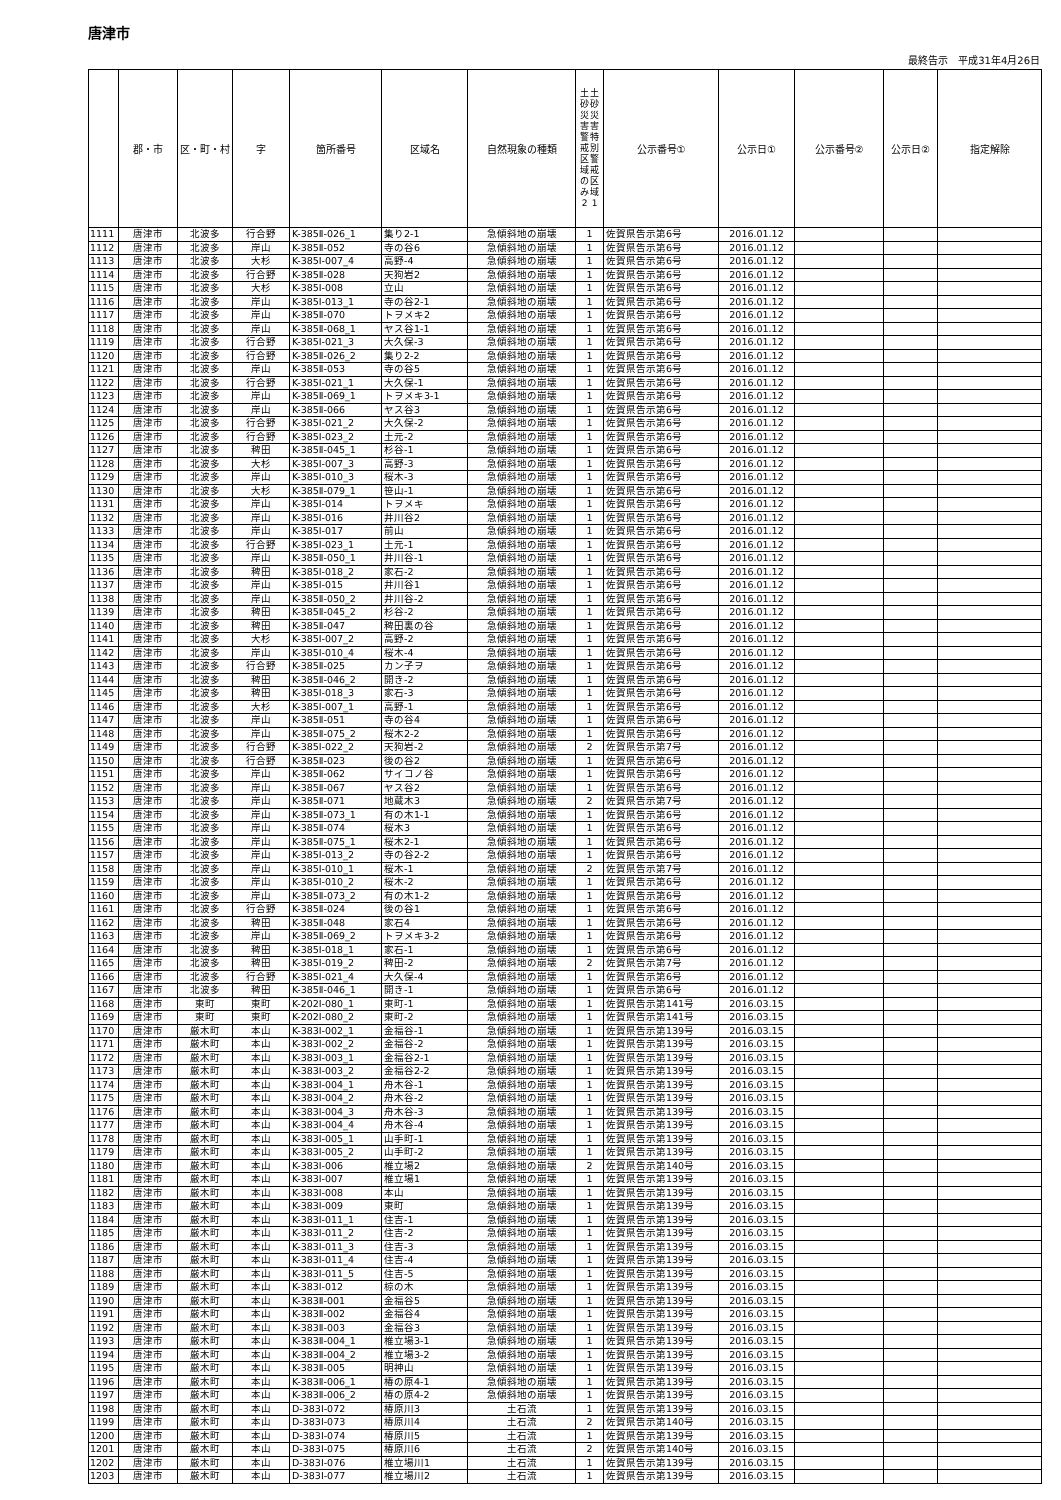唐津市
最終告示　平成31年4月26日
| | 郡・市 | 区・町・村 | 字 | 箇所番号 | 区域名 | 自然現象の種類 | 土砂災害警戒区域のみ 2 土砂災害特別警戒区域 1 | 公示番号① | 公示日① | 公示番号② | 公示日② | 指定解除 |
| --- | --- | --- | --- | --- | --- | --- | --- | --- | --- | --- | --- | --- |
| 1111 | 唐津市 | 北波多 | 行合野 | K-385Ⅱ-026_1 | 集り2-1 | 急傾斜地の崩壊 | 1 | 佐賀県告示第6号 | 2016.01.12 | | | |
| 1112 | 唐津市 | 北波多 | 岸山 | K-385Ⅱ-052 | 寺の谷6 | 急傾斜地の崩壊 | 1 | 佐賀県告示第6号 | 2016.01.12 | | | |
| 1113 | 唐津市 | 北波多 | 大杉 | K-385Ⅰ-007_4 | 高野-4 | 急傾斜地の崩壊 | 1 | 佐賀県告示第6号 | 2016.01.12 | | | |
| 1114 | 唐津市 | 北波多 | 行合野 | K-385Ⅱ-028 | 天狗岩2 | 急傾斜地の崩壊 | 1 | 佐賀県告示第6号 | 2016.01.12 | | | |
| 1115 | 唐津市 | 北波多 | 大杉 | K-385Ⅰ-008 | 立山 | 急傾斜地の崩壊 | 1 | 佐賀県告示第6号 | 2016.01.12 | | | |
| 1116 | 唐津市 | 北波多 | 岸山 | K-385Ⅰ-013_1 | 寺の谷2-1 | 急傾斜地の崩壊 | 1 | 佐賀県告示第6号 | 2016.01.12 | | | |
| 1117 | 唐津市 | 北波多 | 岸山 | K-385Ⅱ-070 | トヲメキ2 | 急傾斜地の崩壊 | 1 | 佐賀県告示第6号 | 2016.01.12 | | | |
| 1118 | 唐津市 | 北波多 | 岸山 | K-385Ⅱ-068_1 | ヤス谷1-1 | 急傾斜地の崩壊 | 1 | 佐賀県告示第6号 | 2016.01.12 | | | |
| 1119 | 唐津市 | 北波多 | 行合野 | K-385Ⅰ-021_3 | 大久保-3 | 急傾斜地の崩壊 | 1 | 佐賀県告示第6号 | 2016.01.12 | | | |
| 1120 | 唐津市 | 北波多 | 行合野 | K-385Ⅱ-026_2 | 集り2-2 | 急傾斜地の崩壊 | 1 | 佐賀県告示第6号 | 2016.01.12 | | | |
| 1121 | 唐津市 | 北波多 | 岸山 | K-385Ⅱ-053 | 寺の谷5 | 急傾斜地の崩壊 | 1 | 佐賀県告示第6号 | 2016.01.12 | | | |
| 1122 | 唐津市 | 北波多 | 行合野 | K-385Ⅰ-021_1 | 大久保-1 | 急傾斜地の崩壊 | 1 | 佐賀県告示第6号 | 2016.01.12 | | | |
| 1123 | 唐津市 | 北波多 | 岸山 | K-385Ⅱ-069_1 | トヲメキ3-1 | 急傾斜地の崩壊 | 1 | 佐賀県告示第6号 | 2016.01.12 | | | |
| 1124 | 唐津市 | 北波多 | 岸山 | K-385Ⅱ-066 | ヤス谷3 | 急傾斜地の崩壊 | 1 | 佐賀県告示第6号 | 2016.01.12 | | | |
| 1125 | 唐津市 | 北波多 | 行合野 | K-385Ⅰ-021_2 | 大久保-2 | 急傾斜地の崩壊 | 1 | 佐賀県告示第6号 | 2016.01.12 | | | |
| 1126 | 唐津市 | 北波多 | 行合野 | K-385Ⅰ-023_2 | 土元-2 | 急傾斜地の崩壊 | 1 | 佐賀県告示第6号 | 2016.01.12 | | | |
| 1127 | 唐津市 | 北波多 | 稗田 | K-385Ⅱ-045_1 | 杉谷-1 | 急傾斜地の崩壊 | 1 | 佐賀県告示第6号 | 2016.01.12 | | | |
| 1128 | 唐津市 | 北波多 | 大杉 | K-385Ⅰ-007_3 | 高野-3 | 急傾斜地の崩壊 | 1 | 佐賀県告示第6号 | 2016.01.12 | | | |
| 1129 | 唐津市 | 北波多 | 岸山 | K-385Ⅰ-010_3 | 桜木-3 | 急傾斜地の崩壊 | 1 | 佐賀県告示第6号 | 2016.01.12 | | | |
| 1130 | 唐津市 | 北波多 | 大杉 | K-385Ⅱ-079_1 | 笹山-1 | 急傾斜地の崩壊 | 1 | 佐賀県告示第6号 | 2016.01.12 | | | |
| 1131 | 唐津市 | 北波多 | 岸山 | K-385Ⅰ-014 | トヲメキ | 急傾斜地の崩壊 | 1 | 佐賀県告示第6号 | 2016.01.12 | | | |
| 1132 | 唐津市 | 北波多 | 岸山 | K-385Ⅰ-016 | 井川谷2 | 急傾斜地の崩壊 | 1 | 佐賀県告示第6号 | 2016.01.12 | | | |
| 1133 | 唐津市 | 北波多 | 岸山 | K-385Ⅰ-017 | 前山 | 急傾斜地の崩壊 | 1 | 佐賀県告示第6号 | 2016.01.12 | | | |
| 1134 | 唐津市 | 北波多 | 行合野 | K-385Ⅰ-023_1 | 土元-1 | 急傾斜地の崩壊 | 1 | 佐賀県告示第6号 | 2016.01.12 | | | |
| 1135 | 唐津市 | 北波多 | 岸山 | K-385Ⅱ-050_1 | 井川谷-1 | 急傾斜地の崩壊 | 1 | 佐賀県告示第6号 | 2016.01.12 | | | |
| 1136 | 唐津市 | 北波多 | 稗田 | K-385Ⅰ-018_2 | 家石-2 | 急傾斜地の崩壊 | 1 | 佐賀県告示第6号 | 2016.01.12 | | | |
| 1137 | 唐津市 | 北波多 | 岸山 | K-385Ⅰ-015 | 井川谷1 | 急傾斜地の崩壊 | 1 | 佐賀県告示第6号 | 2016.01.12 | | | |
| 1138 | 唐津市 | 北波多 | 岸山 | K-385Ⅱ-050_2 | 井川谷-2 | 急傾斜地の崩壊 | 1 | 佐賀県告示第6号 | 2016.01.12 | | | |
| 1139 | 唐津市 | 北波多 | 稗田 | K-385Ⅱ-045_2 | 杉谷-2 | 急傾斜地の崩壊 | 1 | 佐賀県告示第6号 | 2016.01.12 | | | |
| 1140 | 唐津市 | 北波多 | 稗田 | K-385Ⅱ-047 | 稗田裏の谷 | 急傾斜地の崩壊 | 1 | 佐賀県告示第6号 | 2016.01.12 | | | |
| 1141 | 唐津市 | 北波多 | 大杉 | K-385Ⅰ-007_2 | 高野-2 | 急傾斜地の崩壊 | 1 | 佐賀県告示第6号 | 2016.01.12 | | | |
| 1142 | 唐津市 | 北波多 | 岸山 | K-385Ⅰ-010_4 | 桜木-4 | 急傾斜地の崩壊 | 1 | 佐賀県告示第6号 | 2016.01.12 | | | |
| 1143 | 唐津市 | 北波多 | 行合野 | K-385Ⅱ-025 | カン子ヲ | 急傾斜地の崩壊 | 1 | 佐賀県告示第6号 | 2016.01.12 | | | |
| 1144 | 唐津市 | 北波多 | 稗田 | K-385Ⅱ-046_2 | 開き-2 | 急傾斜地の崩壊 | 1 | 佐賀県告示第6号 | 2016.01.12 | | | |
| 1145 | 唐津市 | 北波多 | 稗田 | K-385Ⅰ-018_3 | 家石-3 | 急傾斜地の崩壊 | 1 | 佐賀県告示第6号 | 2016.01.12 | | | |
| 1146 | 唐津市 | 北波多 | 大杉 | K-385Ⅰ-007_1 | 高野-1 | 急傾斜地の崩壊 | 1 | 佐賀県告示第6号 | 2016.01.12 | | | |
| 1147 | 唐津市 | 北波多 | 岸山 | K-385Ⅱ-051 | 寺の谷4 | 急傾斜地の崩壊 | 1 | 佐賀県告示第6号 | 2016.01.12 | | | |
| 1148 | 唐津市 | 北波多 | 岸山 | K-385Ⅱ-075_2 | 桜木2-2 | 急傾斜地の崩壊 | 1 | 佐賀県告示第6号 | 2016.01.12 | | | |
| 1149 | 唐津市 | 北波多 | 行合野 | K-385Ⅰ-022_2 | 天狗岩-2 | 急傾斜地の崩壊 | 2 | 佐賀県告示第7号 | 2016.01.12 | | | |
| 1150 | 唐津市 | 北波多 | 行合野 | K-385Ⅱ-023 | 後の谷2 | 急傾斜地の崩壊 | 1 | 佐賀県告示第6号 | 2016.01.12 | | | |
| 1151 | 唐津市 | 北波多 | 岸山 | K-385Ⅱ-062 | サイコノ谷 | 急傾斜地の崩壊 | 1 | 佐賀県告示第6号 | 2016.01.12 | | | |
| 1152 | 唐津市 | 北波多 | 岸山 | K-385Ⅱ-067 | ヤス谷2 | 急傾斜地の崩壊 | 1 | 佐賀県告示第6号 | 2016.01.12 | | | |
| 1153 | 唐津市 | 北波多 | 岸山 | K-385Ⅱ-071 | 地蔵木3 | 急傾斜地の崩壊 | 2 | 佐賀県告示第7号 | 2016.01.12 | | | |
| 1154 | 唐津市 | 北波多 | 岸山 | K-385Ⅱ-073_1 | 有の木1-1 | 急傾斜地の崩壊 | 1 | 佐賀県告示第6号 | 2016.01.12 | | | |
| 1155 | 唐津市 | 北波多 | 岸山 | K-385Ⅱ-074 | 桜木3 | 急傾斜地の崩壊 | 1 | 佐賀県告示第6号 | 2016.01.12 | | | |
| 1156 | 唐津市 | 北波多 | 岸山 | K-385Ⅱ-075_1 | 桜木2-1 | 急傾斜地の崩壊 | 1 | 佐賀県告示第6号 | 2016.01.12 | | | |
| 1157 | 唐津市 | 北波多 | 岸山 | K-385Ⅰ-013_2 | 寺の谷2-2 | 急傾斜地の崩壊 | 1 | 佐賀県告示第6号 | 2016.01.12 | | | |
| 1158 | 唐津市 | 北波多 | 岸山 | K-385Ⅰ-010_1 | 桜木-1 | 急傾斜地の崩壊 | 2 | 佐賀県告示第7号 | 2016.01.12 | | | |
| 1159 | 唐津市 | 北波多 | 岸山 | K-385Ⅰ-010_2 | 桜木-2 | 急傾斜地の崩壊 | 1 | 佐賀県告示第6号 | 2016.01.12 | | | |
| 1160 | 唐津市 | 北波多 | 岸山 | K-385Ⅱ-073_2 | 有の木1-2 | 急傾斜地の崩壊 | 1 | 佐賀県告示第6号 | 2016.01.12 | | | |
| 1161 | 唐津市 | 北波多 | 行合野 | K-385Ⅱ-024 | 後の谷1 | 急傾斜地の崩壊 | 1 | 佐賀県告示第6号 | 2016.01.12 | | | |
| 1162 | 唐津市 | 北波多 | 稗田 | K-385Ⅱ-048 | 家石4 | 急傾斜地の崩壊 | 1 | 佐賀県告示第6号 | 2016.01.12 | | | |
| 1163 | 唐津市 | 北波多 | 岸山 | K-385Ⅱ-069_2 | トヲメキ3-2 | 急傾斜地の崩壊 | 1 | 佐賀県告示第6号 | 2016.01.12 | | | |
| 1164 | 唐津市 | 北波多 | 稗田 | K-385Ⅰ-018_1 | 家石-1 | 急傾斜地の崩壊 | 1 | 佐賀県告示第6号 | 2016.01.12 | | | |
| 1165 | 唐津市 | 北波多 | 稗田 | K-385Ⅰ-019_2 | 稗田-2 | 急傾斜地の崩壊 | 2 | 佐賀県告示第7号 | 2016.01.12 | | | |
| 1166 | 唐津市 | 北波多 | 行合野 | K-385Ⅰ-021_4 | 大久保-4 | 急傾斜地の崩壊 | 1 | 佐賀県告示第6号 | 2016.01.12 | | | |
| 1167 | 唐津市 | 北波多 | 稗田 | K-385Ⅱ-046_1 | 開き-1 | 急傾斜地の崩壊 | 1 | 佐賀県告示第6号 | 2016.01.12 | | | |
| 1168 | 唐津市 | 東町 | 東町 | K-202Ⅰ-080_1 | 東町-1 | 急傾斜地の崩壊 | 1 | 佐賀県告示第141号 | 2016.03.15 | | | |
| 1169 | 唐津市 | 東町 | 東町 | K-202Ⅰ-080_2 | 東町-2 | 急傾斜地の崩壊 | 1 | 佐賀県告示第141号 | 2016.03.15 | | | |
| 1170 | 唐津市 | 厳木町 | 本山 | K-383Ⅰ-002_1 | 金福谷-1 | 急傾斜地の崩壊 | 1 | 佐賀県告示第139号 | 2016.03.15 | | | |
| 1171 | 唐津市 | 厳木町 | 本山 | K-383Ⅰ-002_2 | 金福谷-2 | 急傾斜地の崩壊 | 1 | 佐賀県告示第139号 | 2016.03.15 | | | |
| 1172 | 唐津市 | 厳木町 | 本山 | K-383Ⅰ-003_1 | 金福谷2-1 | 急傾斜地の崩壊 | 1 | 佐賀県告示第139号 | 2016.03.15 | | | |
| 1173 | 唐津市 | 厳木町 | 本山 | K-383Ⅰ-003_2 | 金福谷2-2 | 急傾斜地の崩壊 | 1 | 佐賀県告示第139号 | 2016.03.15 | | | |
| 1174 | 唐津市 | 厳木町 | 本山 | K-383Ⅰ-004_1 | 舟木谷-1 | 急傾斜地の崩壊 | 1 | 佐賀県告示第139号 | 2016.03.15 | | | |
| 1175 | 唐津市 | 厳木町 | 本山 | K-383Ⅰ-004_2 | 舟木谷-2 | 急傾斜地の崩壊 | 1 | 佐賀県告示第139号 | 2016.03.15 | | | |
| 1176 | 唐津市 | 厳木町 | 本山 | K-383Ⅰ-004_3 | 舟木谷-3 | 急傾斜地の崩壊 | 1 | 佐賀県告示第139号 | 2016.03.15 | | | |
| 1177 | 唐津市 | 厳木町 | 本山 | K-383Ⅰ-004_4 | 舟木谷-4 | 急傾斜地の崩壊 | 1 | 佐賀県告示第139号 | 2016.03.15 | | | |
| 1178 | 唐津市 | 厳木町 | 本山 | K-383Ⅰ-005_1 | 山手町-1 | 急傾斜地の崩壊 | 1 | 佐賀県告示第139号 | 2016.03.15 | | | |
| 1179 | 唐津市 | 厳木町 | 本山 | K-383Ⅰ-005_2 | 山手町-2 | 急傾斜地の崩壊 | 1 | 佐賀県告示第139号 | 2016.03.15 | | | |
| 1180 | 唐津市 | 厳木町 | 本山 | K-383Ⅰ-006 | 椎立場2 | 急傾斜地の崩壊 | 2 | 佐賀県告示第140号 | 2016.03.15 | | | |
| 1181 | 唐津市 | 厳木町 | 本山 | K-383Ⅰ-007 | 椎立場1 | 急傾斜地の崩壊 | 1 | 佐賀県告示第139号 | 2016.03.15 | | | |
| 1182 | 唐津市 | 厳木町 | 本山 | K-383Ⅰ-008 | 本山 | 急傾斜地の崩壊 | 1 | 佐賀県告示第139号 | 2016.03.15 | | | |
| 1183 | 唐津市 | 厳木町 | 本山 | K-383Ⅰ-009 | 東町 | 急傾斜地の崩壊 | 1 | 佐賀県告示第139号 | 2016.03.15 | | | |
| 1184 | 唐津市 | 厳木町 | 本山 | K-383Ⅰ-011_1 | 住吉-1 | 急傾斜地の崩壊 | 1 | 佐賀県告示第139号 | 2016.03.15 | | | |
| 1185 | 唐津市 | 厳木町 | 本山 | K-383Ⅰ-011_2 | 住吉-2 | 急傾斜地の崩壊 | 1 | 佐賀県告示第139号 | 2016.03.15 | | | |
| 1186 | 唐津市 | 厳木町 | 本山 | K-383Ⅰ-011_3 | 住吉-3 | 急傾斜地の崩壊 | 1 | 佐賀県告示第139号 | 2016.03.15 | | | |
| 1187 | 唐津市 | 厳木町 | 本山 | K-383Ⅰ-011_4 | 住吉-4 | 急傾斜地の崩壊 | 1 | 佐賀県告示第139号 | 2016.03.15 | | | |
| 1188 | 唐津市 | 厳木町 | 本山 | K-383Ⅰ-011_5 | 住吉-5 | 急傾斜地の崩壊 | 1 | 佐賀県告示第139号 | 2016.03.15 | | | |
| 1189 | 唐津市 | 厳木町 | 本山 | K-383Ⅰ-012 | 椋の木 | 急傾斜地の崩壊 | 1 | 佐賀県告示第139号 | 2016.03.15 | | | |
| 1190 | 唐津市 | 厳木町 | 本山 | K-383Ⅱ-001 | 金福谷5 | 急傾斜地の崩壊 | 1 | 佐賀県告示第139号 | 2016.03.15 | | | |
| 1191 | 唐津市 | 厳木町 | 本山 | K-383Ⅱ-002 | 金福谷4 | 急傾斜地の崩壊 | 1 | 佐賀県告示第139号 | 2016.03.15 | | | |
| 1192 | 唐津市 | 厳木町 | 本山 | K-383Ⅱ-003 | 金福谷3 | 急傾斜地の崩壊 | 1 | 佐賀県告示第139号 | 2016.03.15 | | | |
| 1193 | 唐津市 | 厳木町 | 本山 | K-383Ⅱ-004_1 | 椎立場3-1 | 急傾斜地の崩壊 | 1 | 佐賀県告示第139号 | 2016.03.15 | | | |
| 1194 | 唐津市 | 厳木町 | 本山 | K-383Ⅱ-004_2 | 椎立場3-2 | 急傾斜地の崩壊 | 1 | 佐賀県告示第139号 | 2016.03.15 | | | |
| 1195 | 唐津市 | 厳木町 | 本山 | K-383Ⅱ-005 | 明神山 | 急傾斜地の崩壊 | 1 | 佐賀県告示第139号 | 2016.03.15 | | | |
| 1196 | 唐津市 | 厳木町 | 本山 | K-383Ⅱ-006_1 | 椿の原4-1 | 急傾斜地の崩壊 | 1 | 佐賀県告示第139号 | 2016.03.15 | | | |
| 1197 | 唐津市 | 厳木町 | 本山 | K-383Ⅱ-006_2 | 椿の原4-2 | 急傾斜地の崩壊 | 1 | 佐賀県告示第139号 | 2016.03.15 | | | |
| 1198 | 唐津市 | 厳木町 | 本山 | D-383Ⅰ-072 | 椿原川3 | 土石流 | 1 | 佐賀県告示第139号 | 2016.03.15 | | | |
| 1199 | 唐津市 | 厳木町 | 本山 | D-383Ⅰ-073 | 椿原川4 | 土石流 | 2 | 佐賀県告示第140号 | 2016.03.15 | | | |
| 1200 | 唐津市 | 厳木町 | 本山 | D-383Ⅰ-074 | 椿原川5 | 土石流 | 1 | 佐賀県告示第139号 | 2016.03.15 | | | |
| 1201 | 唐津市 | 厳木町 | 本山 | D-383Ⅰ-075 | 椿原川6 | 土石流 | 2 | 佐賀県告示第140号 | 2016.03.15 | | | |
| 1202 | 唐津市 | 厳木町 | 本山 | D-383Ⅰ-076 | 椎立場川1 | 土石流 | 1 | 佐賀県告示第139号 | 2016.03.15 | | | |
| 1203 | 唐津市 | 厳木町 | 本山 | D-383Ⅰ-077 | 椎立場川2 | 土石流 | 1 | 佐賀県告示第139号 | 2016.03.15 | | | |